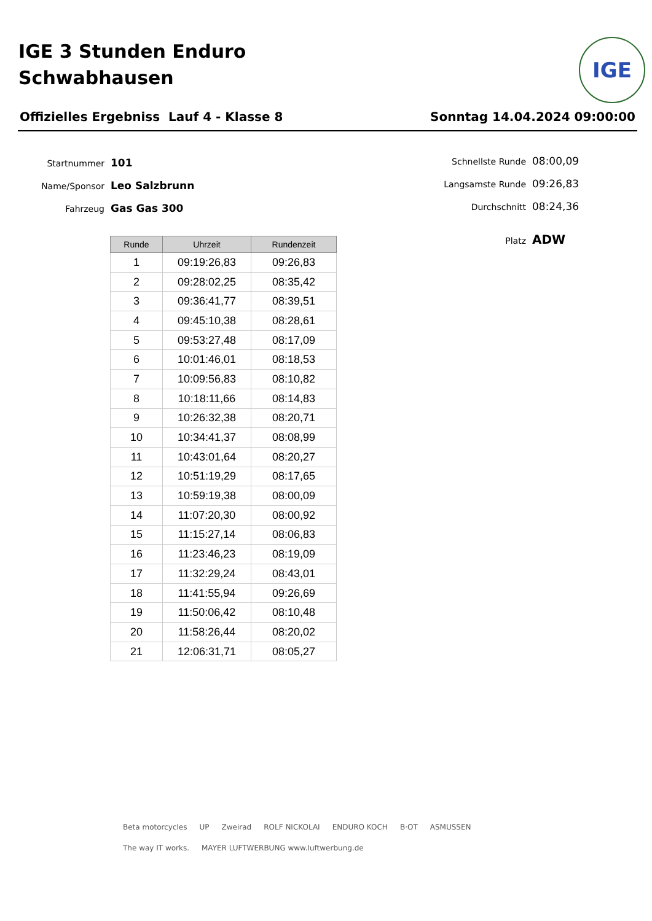IGE 3 Stunden Enduro
Schwabhausen
IGE
Offizielles Ergebniss Lauf 4 - Klasse 8 Sonntag 14.04.2024 09:00:00
Startnummer 101
Name/Sponsor Leo Salzbrunn
Fahrzeug Gas Gas 300
Schnellste Runde 08:00,09
Langsamste Runde 09:26,83
Durchschnitt 08:24,36
Platz ADW
| Runde | Uhrzeit | Rundenzeit |
| --- | --- | --- |
| 1 | 09:19:26,83 | 09:26,83 |
| 2 | 09:28:02,25 | 08:35,42 |
| 3 | 09:36:41,77 | 08:39,51 |
| 4 | 09:45:10,38 | 08:28,61 |
| 5 | 09:53:27,48 | 08:17,09 |
| 6 | 10:01:46,01 | 08:18,53 |
| 7 | 10:09:56,83 | 08:10,82 |
| 8 | 10:18:11,66 | 08:14,83 |
| 9 | 10:26:32,38 | 08:20,71 |
| 10 | 10:34:41,37 | 08:08,99 |
| 11 | 10:43:01,64 | 08:20,27 |
| 12 | 10:51:19,29 | 08:17,65 |
| 13 | 10:59:19,38 | 08:00,09 |
| 14 | 11:07:20,30 | 08:00,92 |
| 15 | 11:15:27,14 | 08:06,83 |
| 16 | 11:23:46,23 | 08:19,09 |
| 17 | 11:32:29,24 | 08:43,01 |
| 18 | 11:41:55,94 | 09:26,69 |
| 19 | 11:50:06,42 | 08:10,48 |
| 20 | 11:58:26,44 | 08:20,02 |
| 21 | 12:06:31,71 | 08:05,27 |
Beta motorcycles UP Zweirad ROLF NICKOLAI ENDURO KOCH B·OT ASMUSSEN The way IT works. MAYER LUFTWERBUNG www.luftwerbung.de